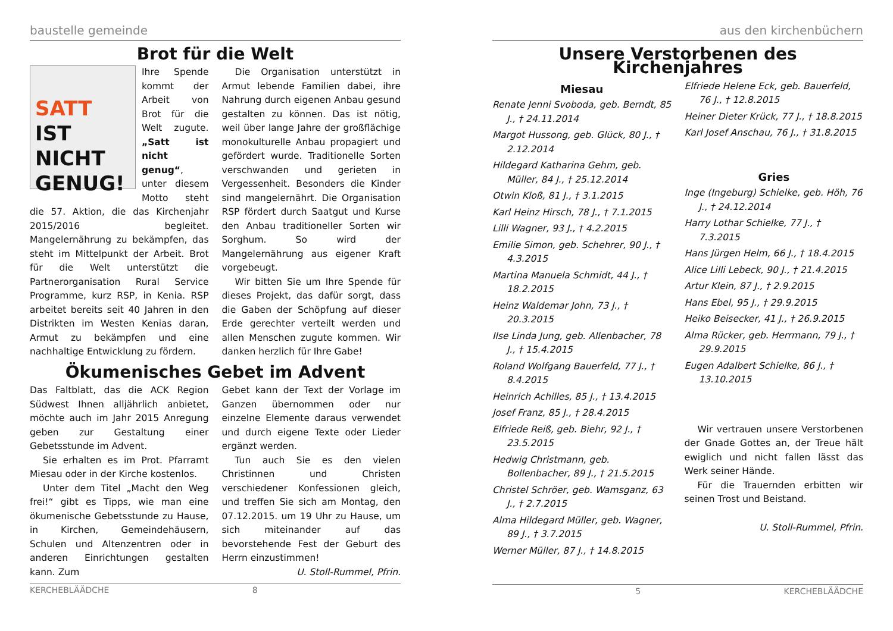baustelle gemeinde
Brot für die Welt
SATT
IST NICHT GENUG!
Ihre Spende kommt der Arbeit von Brot für die Welt zugute. „Satt ist nicht genug“, unter diesem Motto steht die 57. Aktion, die das Kirchenjahr 2015/2016 begleitet. Mangelernährung zu bekämpfen, das steht im Mittelpunkt der Arbeit. Brot für die Welt unterstützt die Partnerorganisation Rural Service Programme, kurz RSP, in Kenia. RSP arbeitet bereits seit 40 Jahren in den Distrikten im Westen Kenias daran, Armut zu bekämpfen und eine nachhaltige Entwicklung zu fördern.
Die Organisation unterstützt in Armut lebende Familien dabei, ihre Nahrung durch eigenen Anbau gesund gestalten zu können. Das ist nötig, weil über lange Jahre der großflächige monokulturelle Anbau propagiert und gefördert wurde. Traditionelle Sorten verschwanden und gerieten in Vergessenheit. Besonders die Kinder sind mangelernährt. Die Organisation RSP fördert durch Saatgut und Kurse den Anbau traditioneller Sorten wir Sorghum. So wird der Mangelernährung aus eigener Kraft vorgebeugt.
Wir bitten Sie um Ihre Spende für dieses Projekt, das dafür sorgt, dass die Gaben der Schöpfung auf dieser Erde gerechter verteilt werden und allen Menschen zugute kommen. Wir danken herzlich für Ihre Gabe!
Ökumenisches Gebet im Advent
Das Faltblatt, das die ACK Region Südwest Ihnen alljährlich anbietet, möchte auch im Jahr 2015 Anregung geben zur Gestaltung einer Gebetsstunde im Advent.
Sie erhalten es im Prot. Pfarramt Miesau oder in der Kirche kostenlos.
Unter dem Titel „Macht den Weg frei!“ gibt es Tipps, wie man eine ökumenische Gebetsstunde zu Hause, in Kirchen, Gemeindehäusern, Schulen und Altenzentren oder in anderen Einrichtungen gestalten kann. Zum
Gebet kann der Text der Vorlage im Ganzen übernommen oder nur einzelne Elemente daraus verwendet und durch eigene Texte oder Lieder ergänzt werden.
Tun auch Sie es den vielen Christinnen und Christen verschiedener Konfessionen gleich, und treffen Sie sich am Montag, den 07.12.2015. um 19 Uhr zu Hause, um sich miteinander auf das bevorstehende Fest der Geburt des Herrn einzustimmen!
U. Stoll-Rummel, Pfrin.
KERCHEBLÄÄDCHE 8
aus den kirchenbüchern
Unsere Verstorbenen des Kirchenjahres
Miesau
Renate Jenni Svoboda, geb. Berndt, 85 J., † 24.11.2014
Margot Hussong, geb. Glück, 80 J., † 2.12.2014
Hildegard Katharina Gehm, geb. Müller, 84 J., † 25.12.2014
Otwin Kloß, 81 J., † 3.1.2015
Karl Heinz Hirsch, 78 J., † 7.1.2015
Lilli Wagner, 93 J., † 4.2.2015
Emilie Simon, geb. Schehrer, 90 J., † 4.3.2015
Martina Manuela Schmidt, 44 J., † 18.2.2015
Heinz Waldemar John, 73 J., † 20.3.2015
Ilse Linda Jung, geb. Allenbacher, 78 J., † 15.4.2015
Roland Wolfgang Bauerfeld, 77 J., † 8.4.2015
Heinrich Achilles, 85 J., † 13.4.2015
Josef Franz, 85 J., † 28.4.2015
Elfriede Reiß, geb. Biehr, 92 J., † 23.5.2015
Hedwig Christmann, geb. Bollenbacher, 89 J., † 21.5.2015
Christel Schröer, geb. Wamsganz, 63 J., † 2.7.2015
Alma Hildegard Müller, geb. Wagner, 89 J., † 3.7.2015
Werner Müller, 87 J., † 14.8.2015
Elfriede Helene Eck, geb. Bauerfeld, 76 J., † 12.8.2015
Heiner Dieter Krück, 77 J., † 18.8.2015
Karl Josef Anschau, 76 J., † 31.8.2015
Gries
Inge (Ingeburg) Schielke, geb. Höh, 76 J., † 24.12.2014
Harry Lothar Schielke, 77 J., † 7.3.2015
Hans Jürgen Helm, 66 J., † 18.4.2015
Alice Lilli Lebeck, 90 J., † 21.4.2015
Artur Klein, 87 J., † 2.9.2015
Hans Ebel, 95 J., † 29.9.2015
Heiko Beisecker, 41 J., † 26.9.2015
Alma Rücker, geb. Herrmann, 79 J., † 29.9.2015
Eugen Adalbert Schielke, 86 J., † 13.10.2015
Wir vertrauen unsere Verstorbenen der Gnade Gottes an, der Treue hält ewiglich und nicht fallen lässt das Werk seiner Hände.
Für die Trauernden erbitten wir seinen Trost und Beistand.
U. Stoll-Rummel, Pfrin.
5 KERCHEBLÄÄDCHE